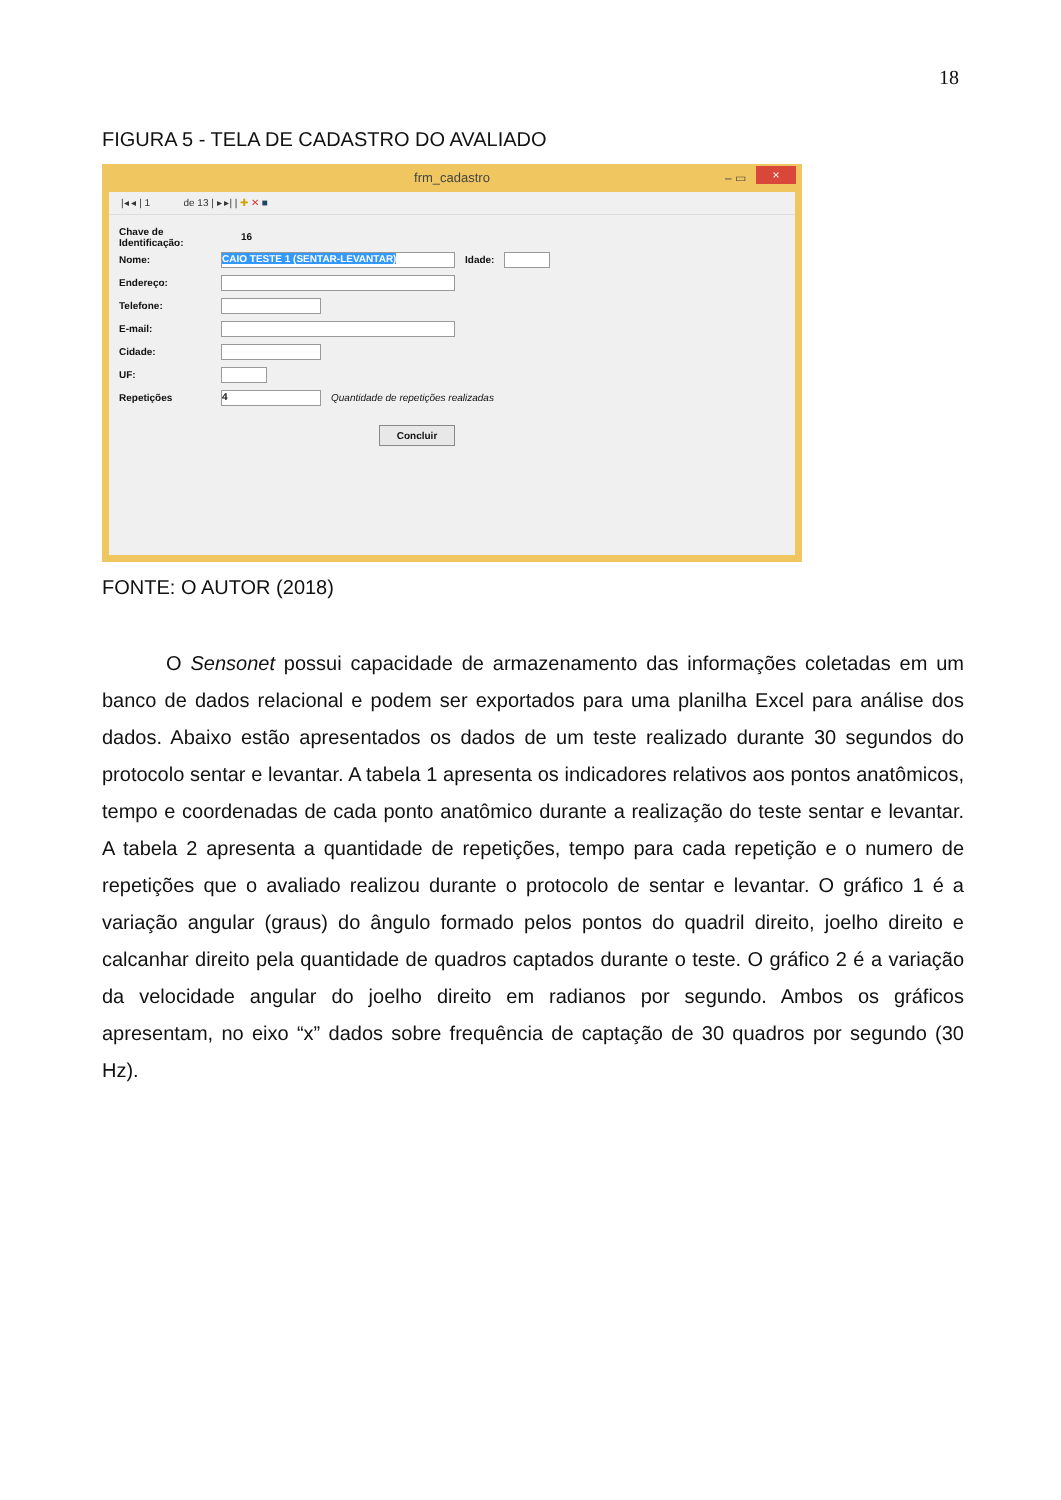18
FIGURA 5 - TELA DE CADASTRO DO AVALIADO
frm_cadastro – ▭ ×
|◂ ◂ | 1 de 13 | ▸ ▸| | ✚ ✕ ■
Chave de Identificação: 16
Nome:
CAIO TESTE 1 (SENTAR-LEVANTAR)
Idade:
Endereço:
Telefone:
E-mail:
Cidade:
UF:
Repetições
4
Quantidade de repetições realizadas
Concluir
FONTE: O AUTOR (2018)
O Sensonet possui capacidade de armazenamento das informações coletadas em um banco de dados relacional e podem ser exportados para uma planilha Excel para análise dos dados. Abaixo estão apresentados os dados de um teste realizado durante 30 segundos do protocolo sentar e levantar. A tabela 1 apresenta os indicadores relativos aos pontos anatômicos, tempo e coordenadas de cada ponto anatômico durante a realização do teste sentar e levantar. A tabela 2 apresenta a quantidade de repetições, tempo para cada repetição e o numero de repetições que o avaliado realizou durante o protocolo de sentar e levantar. O gráfico 1 é a variação angular (graus) do ângulo formado pelos pontos do quadril direito, joelho direito e calcanhar direito pela quantidade de quadros captados durante o teste. O gráfico 2 é a variação da velocidade angular do joelho direito em radianos por segundo. Ambos os gráficos apresentam, no eixo “x” dados sobre frequência de captação de 30 quadros por segundo (30 Hz).